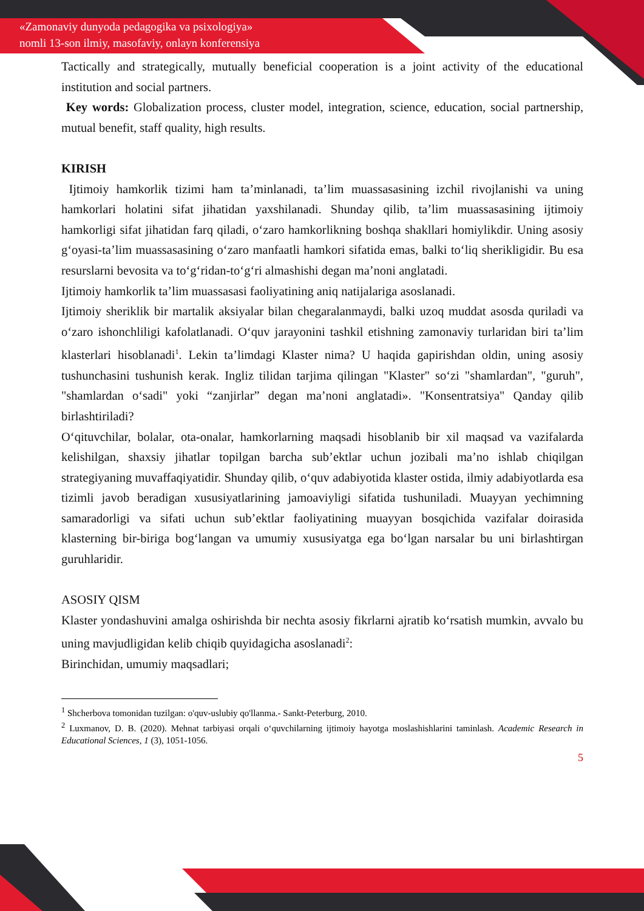«Zamonaviy dunyoda pedagogika va psixologiya»
nomli 13-son ilmiy, masofaviy, onlayn konferensiya
Tactically and strategically, mutually beneficial cooperation is a joint activity of the educational institution and social partners.
Key words: Globalization process, cluster model, integration, science, education, social partnership, mutual benefit, staff quality, high results.
KIRISH
Ijtimoiy hamkorlik tizimi ham ta’minlanadi, ta’lim muassasasining izchil rivojlanishi va uning hamkorlari holatini sifat jihatidan yaxshilanadi. Shunday qilib, ta’lim muassasasining ijtimoiy hamkorligi sifat jihatidan farq qiladi, o‘zaro hamkorlikning boshqa shakllari homiylikdir. Uning asosiy g‘oyasi-ta’lim muassasasining o‘zaro manfaatli hamkori sifatida emas, balki to‘liq sherikligidir. Bu esa resurslarni bevosita va to‘g‘ridan-to‘g‘ri almashishi degan ma’noni anglatadi.
Ijtimoiy hamkorlik ta’lim muassasasi faoliyatining aniq natijalariga asoslanadi.
Ijtimoiy sheriklik bir martalik aksiyalar bilan chegaralanmaydi, balki uzoq muddat asosda quriladi va o‘zaro ishonchliligi kafolatlanadi. O‘quv jarayonini tashkil etishning zamonaviy turlaridan biri ta’lim klasterlari hisoblanadi<sup>1</sup>. Lekin ta’limdagi Klaster nima? U haqida gapirishdan oldin, uning asosiy tushunchasini tushunish kerak. Ingliz tilidan tarjima qilingan "Klaster" so‘zi "shamlardan", "guruh", "shamlardan o‘sadi" yoki “zanjirlar” degan ma’noni anglatadi». "Konsentratsiya" Qanday qilib birlashtiriladi?
O‘qituvchilar, bolalar, ota-onalar, hamkorlarning maqsadi hisoblanib bir xil maqsad va vazifalarda kelishilgan, shaxsiy jihatlar topilgan barcha sub’ektlar uchun jozibali ma’no ishlab chiqilgan strategiyaning muvaffaqiyatidir. Shunday qilib, o‘quv adabiyotida klaster ostida, ilmiy adabiyotlarda esa tizimli javob beradigan xususiyatlarining jamoaviyligi sifatida tushuniladi. Muayyan yechimning samaradorligi va sifati uchun sub’ektlar faoliyatining muayyan bosqichida vazifalar doirasida klasterning bir-biriga bog‘langan va umumiy xususiyatga ega bo‘lgan narsalar bu uni birlashtirgan guruhlaridir.
ASOSIY QISM
Klaster yondashuvini amalga oshirishda bir nechta asosiy fikrlarni ajratib ko‘rsatish mumkin, avvalo bu uning mavjudligidan kelib chiqib quyidagicha asoslanadi<sup>2</sup>:
Birinchidan, umumiy maqsadlari;
<sup>1</sup> Shcherbova tomonidan tuzilgan: o'quv-uslubiy qo'llanma.- Sankt-Peterburg, 2010.
<sup>2</sup> Luxmanov, D. B. (2020). Mehnat tarbiyasi orqali o‘quvchilarning ijtimoiy hayotga moslashishlarini taminlash. Academic Research in Educational Sciences, 1 (3), 1051-1056.
5